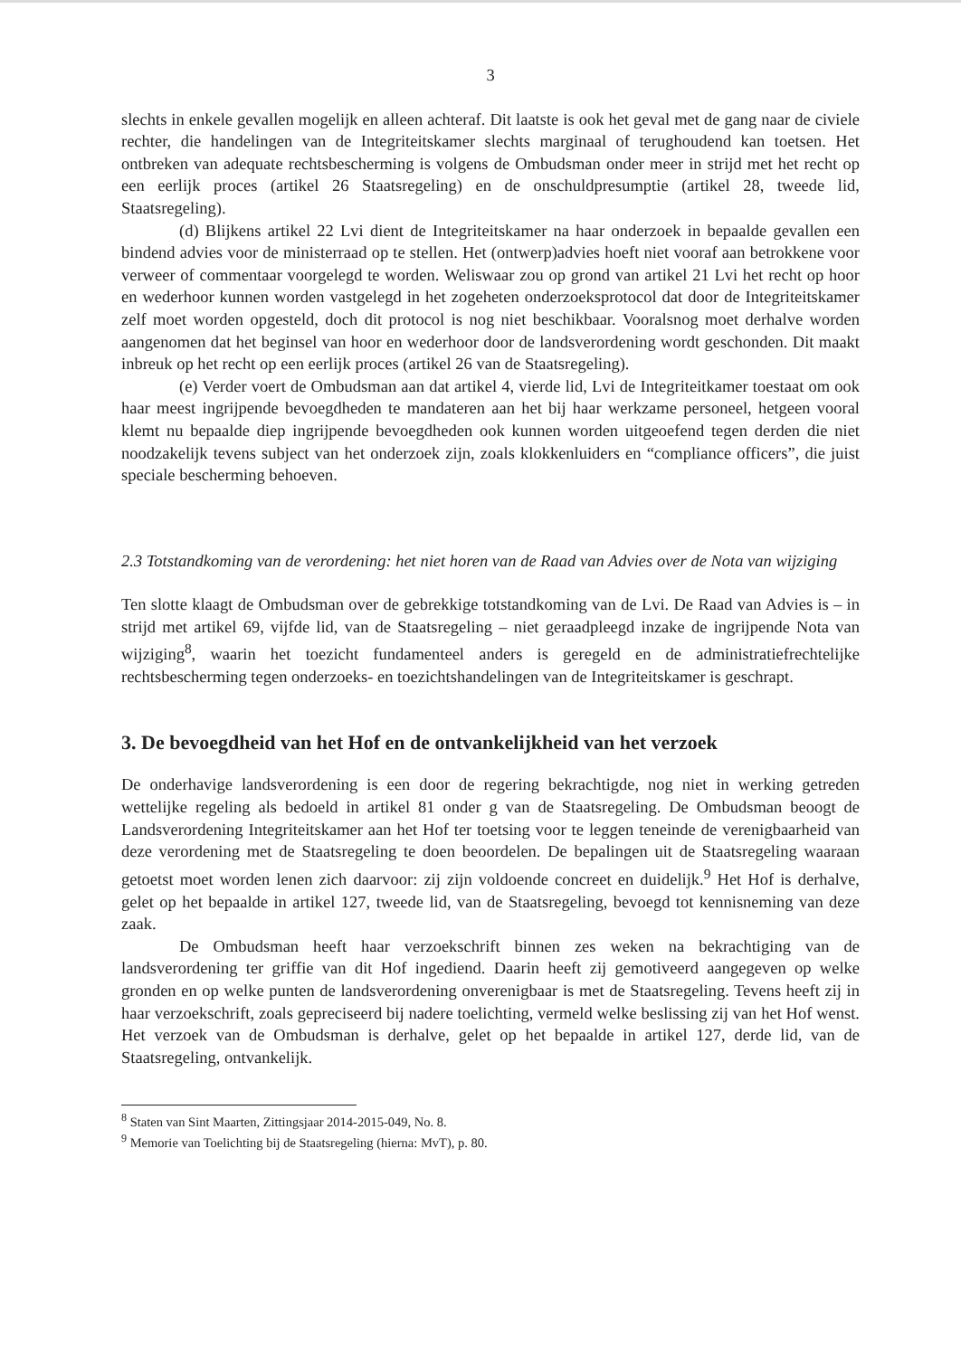3
slechts in enkele gevallen mogelijk en alleen achteraf. Dit laatste is ook het geval met de gang naar de civiele rechter, die handelingen van de Integriteitskamer slechts marginaal of terughoudend kan toetsen. Het ontbreken van adequate rechtsbescherming is volgens de Ombudsman onder meer in strijd met het recht op een eerlijk proces (artikel 26 Staatsregeling) en de onschuldpresumptie (artikel 28, tweede lid, Staatsregeling).
(d) Blijkens artikel 22 Lvi dient de Integriteitskamer na haar onderzoek in bepaalde gevallen een bindend advies voor de ministerraad op te stellen. Het (ontwerp)advies hoeft niet vooraf aan betrokkene voor verweer of commentaar voorgelegd te worden. Weliswaar zou op grond van artikel 21 Lvi het recht op hoor en wederhoor kunnen worden vastgelegd in het zogeheten onderzoeksprotocol dat door de Integriteitskamer zelf moet worden opgesteld, doch dit protocol is nog niet beschikbaar. Vooralsnog moet derhalve worden aangenomen dat het beginsel van hoor en wederhoor door de landsverordening wordt geschonden. Dit maakt inbreuk op het recht op een eerlijk proces (artikel 26 van de Staatsregeling).
(e) Verder voert de Ombudsman aan dat artikel 4, vierde lid, Lvi de Integriteitkamer toestaat om ook haar meest ingrijpende bevoegdheden te mandateren aan het bij haar werkzame personeel, hetgeen vooral klemt nu bepaalde diep ingrijpende bevoegdheden ook kunnen worden uitgeoefend tegen derden die niet noodzakelijk tevens subject van het onderzoek zijn, zoals klokkenluiders en “compliance officers”, die juist speciale bescherming behoeven.
2.3 Totstandkoming van de verordening: het niet horen van de Raad van Advies over de Nota van wijziging
Ten slotte klaagt de Ombudsman over de gebrekkige totstandkoming van de Lvi. De Raad van Advies is – in strijd met artikel 69, vijfde lid, van de Staatsregeling – niet geraadpleegd inzake de ingrijpende Nota van wijziging<sup>8</sup>, waarin het toezicht fundamenteel anders is geregeld en de administratiefrechtelijke rechtsbescherming tegen onderzoeks- en toezichtshandelingen van de Integriteitskamer is geschrapt.
3. De bevoegdheid van het Hof en de ontvankelijkheid van het verzoek
De onderhavige landsverordening is een door de regering bekrachtigde, nog niet in werking getreden wettelijke regeling als bedoeld in artikel 81 onder g van de Staatsregeling. De Ombudsman beoogt de Landsverordening Integriteitskamer aan het Hof ter toetsing voor te leggen teneinde de verenigbaarheid van deze verordening met de Staatsregeling te doen beoordelen. De bepalingen uit de Staatsregeling waaraan getoetst moet worden lenen zich daarvoor: zij zijn voldoende concreet en duidelijk.<sup>9</sup> Het Hof is derhalve, gelet op het bepaalde in artikel 127, tweede lid, van de Staatsregeling, bevoegd tot kennisneming van deze zaak.
De Ombudsman heeft haar verzoekschrift binnen zes weken na bekrachtiging van de landsverordening ter griffie van dit Hof ingediend. Daarin heeft zij gemotiveerd aangegeven op welke gronden en op welke punten de landsverordening onverenigbaar is met de Staatsregeling. Tevens heeft zij in haar verzoekschrift, zoals gepreciseerd bij nadere toelichting, vermeld welke beslissing zij van het Hof wenst. Het verzoek van de Ombudsman is derhalve, gelet op het bepaalde in artikel 127, derde lid, van de Staatsregeling, ontvankelijk.
<sup>8</sup> Staten van Sint Maarten, Zittingsjaar 2014-2015-049, No. 8.
<sup>9</sup> Memorie van Toelichting bij de Staatsregeling (hierna: MvT), p. 80.